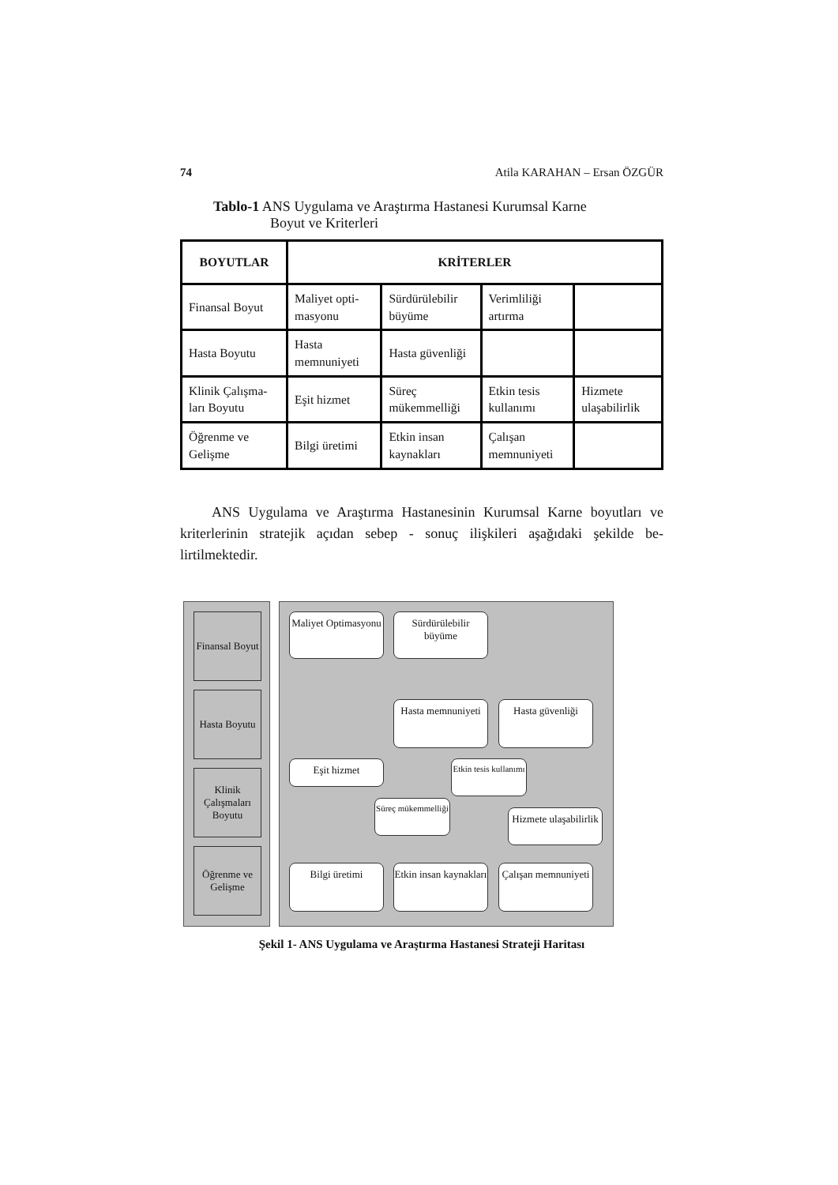74 Atila KARAHAN – Ersan ÖZGÜR
Tablo-1 ANS Uygulama ve Araştırma Hastanesi Kurumsal Karne
Boyut ve Kriterleri
| BOYUTLAR | KRİTERLER | | | |
| --- | --- | --- | --- | --- |
| Finansal Boyut | Maliyet opti-masyonu | Sürdürülebilir büyüme | Verimliliği artırma | |
| Hasta Boyutu | Hasta memnuniyeti | Hasta güvenliği | | |
| Klinik Çalışma-ları Boyutu | Eşit hizmet | Süreç mükemmelliği | Etkin tesis kullanımı | Hizmete ulaşabilirlik |
| Öğrenme ve Gelişme | Bilgi üretimi | Etkin insan kaynakları | Çalışan memnuniyeti | |
ANS Uygulama ve Araştırma Hastanesinin Kurumsal Karne boyutları ve kriterlerinin stratejik açıdan sebep - sonuç ilişkileri aşağıdaki şekilde be-lirtilmektedir.
Finansal Boyut
Hasta Boyutu
Klinik Çalışmaları Boyutu
Öğrenme ve Gelişme
Maliyet Optimasyonu
Sürdürülebilir büyüme
Hasta memnuniyeti
Hasta güvenliği
Eşit hizmet
Etkin tesis kullanımı
Süreç mükemmelliği
Hizmete ulaşabilirlik
Bilgi üretimi
Etkin insan kaynakları
Çalışan memnuniyeti
Şekil 1- ANS Uygulama ve Araştırma Hastanesi Strateji Haritası